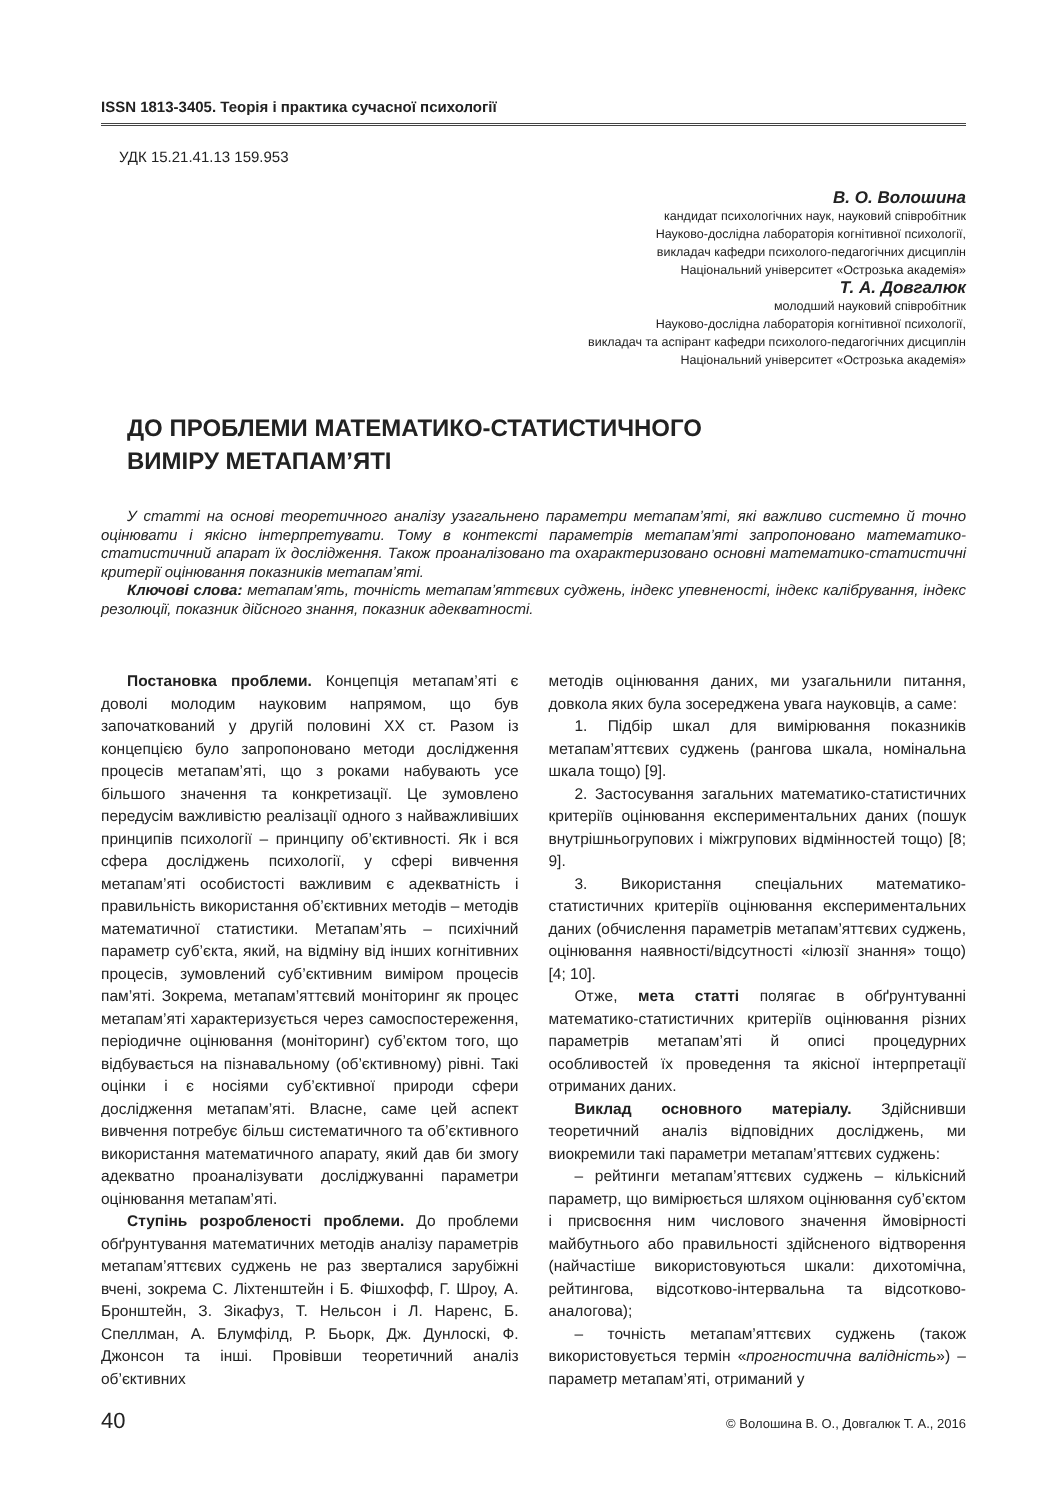ISSN 1813-3405. Теорія і практика сучасної психології
УДК 15.21.41.13 159.953
В. О. Волошина
кандидат психологічних наук, науковий співробітник
Науково-дослідна лабораторія когнітивної психології,
викладач кафедри психолого-педагогічних дисциплін
Національний університет «Острозька академія»
Т. А. Довгалюк
молодший науковий співробітник
Науково-дослідна лабораторія когнітивної психології,
викладач та аспірант кафедри психолого-педагогічних дисциплін
Національний університет «Острозька академія»
ДО ПРОБЛЕМИ МАТЕМАТИКО-СТАТИСТИЧНОГО
ВИМІРУ МЕТАПАМ’ЯТІ
У статті на основі теоретичного аналізу узагальнено параметри метапам’яті, які важливо системно й точно оцінювати і якісно інтерпретувати. Тому в контексті параметрів метапам’яті запропоновано математико-статистичний апарат їх дослідження. Також проаналізовано та охарактеризовано основні математико-статистичні критерії оцінювання показників метапам’яті.
Ключові слова: метапам’ять, точність метапам’яттєвих суджень, індекс упевненості, індекс калібрування, індекс резолюції, показник дійсного знання, показник адекватності.
Постановка проблеми. Концепція метапам’яті є доволі молодим науковим напрямом, що був започаткований у другій половині XX ст. Разом із концепцією було запропоновано методи дослідження процесів метапам’яті, що з роками набувають усе більшого значення та конкретизації. Це зумовлено передусім важливістю реалізації одного з найважливіших принципів психології – принципу об’єктивності. Як і вся сфера досліджень психології, у сфері вивчення метапам’яті особистості важливим є адекватність і правильність використання об’єктивних методів – методів математичної статистики. Метапам’ять – психічний параметр суб’єкта, який, на відміну від інших когнітивних процесів, зумовлений суб’єктивним виміром процесів пам’яті. Зокрема, метапам’яттєвий моніторинг як процес метапам’яті характеризується через самоспостереження, періодичне оцінювання (моніторинг) суб’єктом того, що відбувається на пізнавальному (об’єктивному) рівні. Такі оцінки і є носіями суб’єктивної природи сфери дослідження метапам’яті. Власне, саме цей аспект вивчення потребує більш систематичного та об’єктивного використання математичного апарату, який дав би змогу адекватно проаналізувати досліджуванні параметри оцінювання метапам’яті.
Ступінь розробленості проблеми. До проблеми обґрунтування математичних методів аналізу параметрів метапам’яттєвих суджень не раз зверталися зарубіжні вчені, зокрема С. Ліхтенштейн і Б. Фішхофф, Г. Шроу, А. Бронштейн, З. Зікафуз, Т. Нельсон і Л. Наренс, Б. Спеллман, А. Блумфілд, Р. Бьорк, Дж. Дунлоскі, Ф. Джонсон та інші. Провівши теоретичний аналіз об’єктивних
методів оцінювання даних, ми узагальнили питання, довкола яких була зосереджена увага науковців, а саме:
1. Підбір шкал для вимірювання показників метапам’яттєвих суджень (рангова шкала, номінальна шкала тощо) [9].
2. Застосування загальних математико-статистичних критеріїв оцінювання експериментальних даних (пошук внутрішньогрупових і міжгрупових відмінностей тощо) [8; 9].
3. Використання спеціальних математико-статистичних критеріїв оцінювання експериментальних даних (обчислення параметрів метапам’яттєвих суджень, оцінювання наявності/відсутності «ілюзії знання» тощо) [4; 10].
Отже, мета статті полягає в обґрунтуванні математико-статистичних критеріїв оцінювання різних параметрів метапам’яті й описі процедурних особливостей їх проведення та якісної інтерпретації отриманих даних.
Виклад основного матеріалу. Здійснивши теоретичний аналіз відповідних досліджень, ми виокремили такі параметри метапам’яттєвих суджень:
– рейтинги метапам’яттєвих суджень – кількісний параметр, що вимірюється шляхом оцінювання суб’єктом і присвоєння ним числового значення ймовірності майбутнього або правильності здійсненого відтворення (найчастіше використовуються шкали: дихотомічна, рейтингова, відсотково-інтервальна та відсотково-аналогова);
– точність метапам’яттєвих суджень (також використовується термін «прогностична валідність») – параметр метапам’яті, отриманий у
40 © Волошина В. О., Довгалюк Т. А., 2016